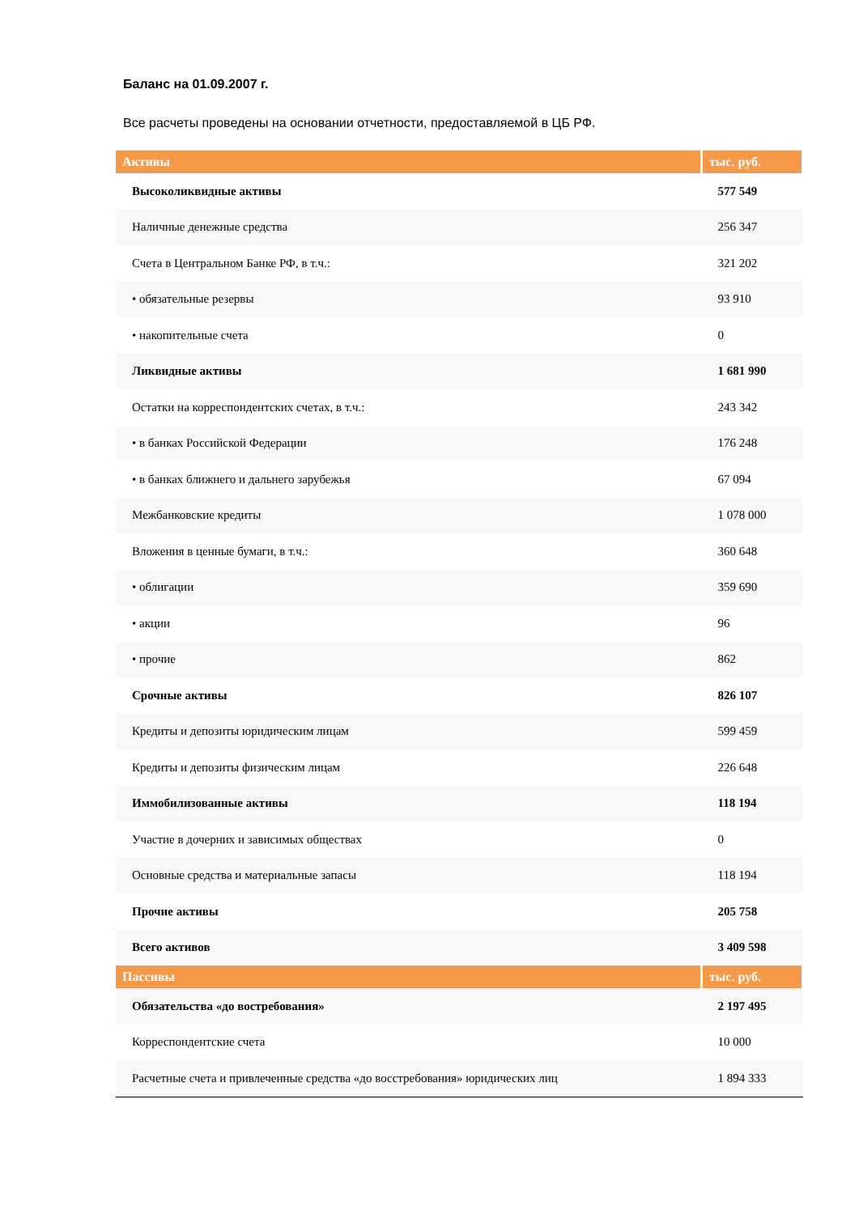Баланс на 01.09.2007 г.
Все расчеты проведены на основании отчетности, предоставляемой в ЦБ РФ.
| Активы | тыс. руб. |
| --- | --- |
| Высоколиквидные активы | 577 549 |
| Наличные денежные средства | 256 347 |
| Счета в Центральном Банке РФ, в т.ч.: | 321 202 |
| • обязательные резервы | 93 910 |
| • накопительные счета | 0 |
| Ликвидные активы | 1 681 990 |
| Остатки на корреспондентских счетах, в т.ч.: | 243 342 |
| • в банках Российской Федерации | 176 248 |
| • в банках ближнего и дальнего зарубежья | 67 094 |
| Межбанковские кредиты | 1 078 000 |
| Вложения в ценные бумаги, в т.ч.: | 360 648 |
| • облигации | 359 690 |
| • акции | 96 |
| • прочие | 862 |
| Срочные активы | 826 107 |
| Кредиты и депозиты юридическим лицам | 599 459 |
| Кредиты и депозиты физическим лицам | 226 648 |
| Иммобилизованные активы | 118 194 |
| Участие в дочерних и зависимых обществах | 0 |
| Основные средства и материальные запасы | 118 194 |
| Прочие активы | 205 758 |
| Всего активов | 3 409 598 |
| Пассивы | тыс. руб. |
| Обязательства «до востребования» | 2 197 495 |
| Корреспондентские счета | 10 000 |
| Расчетные счета и привлеченные средства «до восстребования» юридических лиц | 1 894 333 |